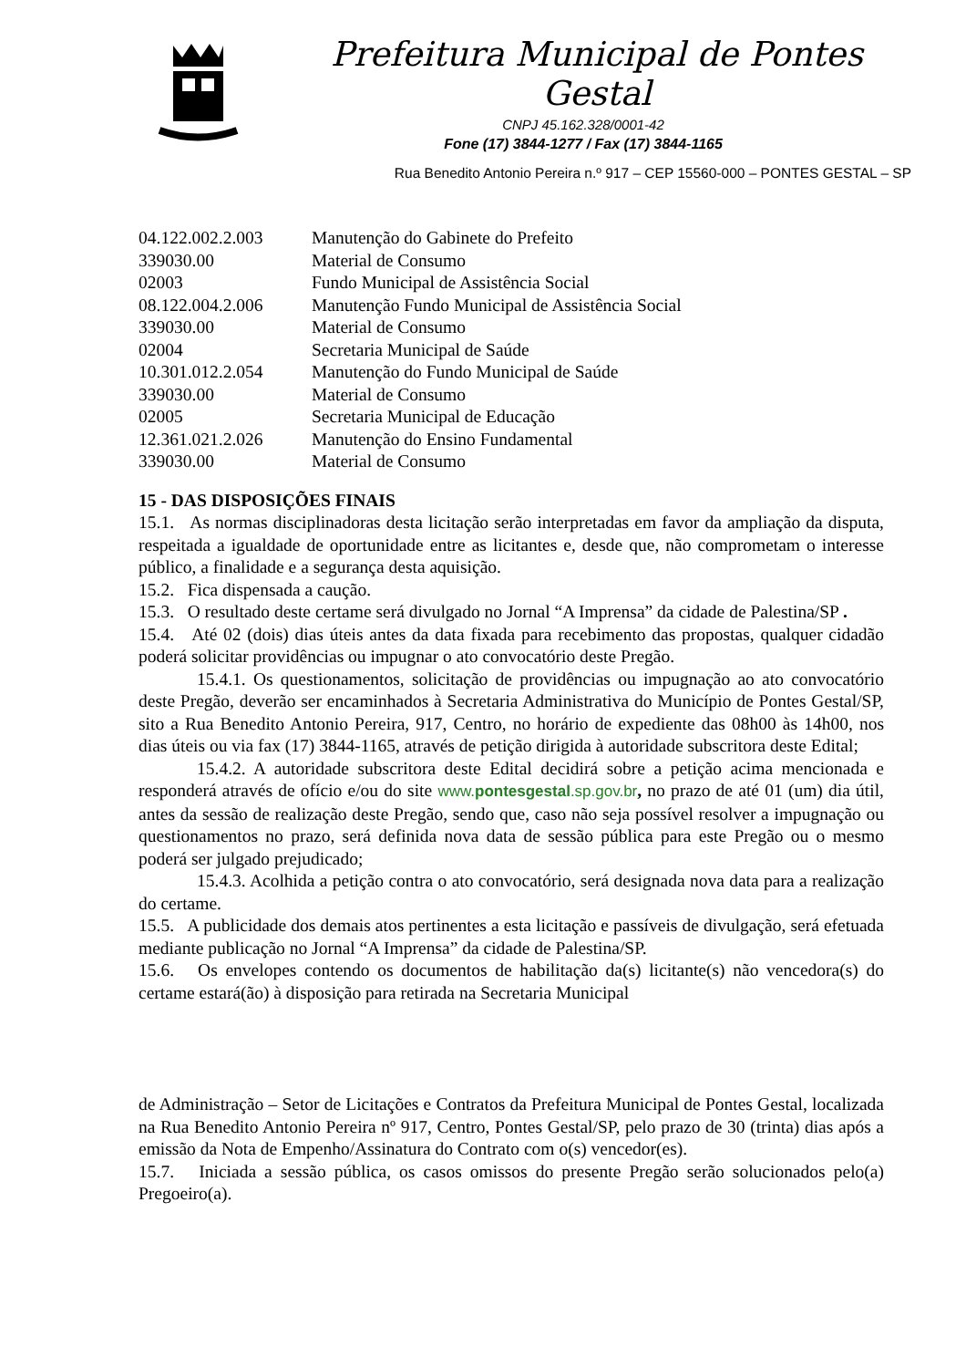Prefeitura Municipal de Pontes Gestal
CNPJ 45.162.328/0001-42
Fone (17) 3844-1277 / Fax (17) 3844-1165
Rua Benedito Antonio Pereira n.º 917 – CEP 15560-000 – PONTES GESTAL – SP
| 04.122.002.2.003 | Manutenção do Gabinete do Prefeito |
| 339030.00 | Material de Consumo |
| 02003 | Fundo Municipal de Assistência Social |
| 08.122.004.2.006 | Manutenção Fundo Municipal de Assistência Social |
| 339030.00 | Material de Consumo |
| 02004 | Secretaria Municipal de Saúde |
| 10.301.012.2.054 | Manutenção do Fundo Municipal de Saúde |
| 339030.00 | Material de Consumo |
| 02005 | Secretaria Municipal de Educação |
| 12.361.021.2.026 | Manutenção do Ensino Fundamental |
| 339030.00 | Material de Consumo |
15 - DAS DISPOSIÇÕES FINAIS
15.1. As normas disciplinadoras desta licitação serão interpretadas em favor da ampliação da disputa, respeitada a igualdade de oportunidade entre as licitantes e, desde que, não comprometam o interesse público, a finalidade e a segurança desta aquisição.
15.2. Fica dispensada a caução.
15.3. O resultado deste certame será divulgado no Jornal “A Imprensa” da cidade de Palestina/SP .
15.4. Até 02 (dois) dias úteis antes da data fixada para recebimento das propostas, qualquer cidadão poderá solicitar providências ou impugnar o ato convocatório deste Pregão.
15.4.1. Os questionamentos, solicitação de providências ou impugnação ao ato convocatório deste Pregão, deverão ser encaminhados à Secretaria Administrativa do Município de Pontes Gestal/SP, sito a Rua Benedito Antonio Pereira, 917, Centro, no horário de expediente das 08h00 às 14h00, nos dias úteis ou via fax (17) 3844-1165, através de petição dirigida à autoridade subscritora deste Edital;
15.4.2. A autoridade subscritora deste Edital decidirá sobre a petição acima mencionada e responderá através de ofício e/ou do site www.pontesgestal.sp.gov.br, no prazo de até 01 (um) dia útil, antes da sessão de realização deste Pregão, sendo que, caso não seja possível resolver a impugnação ou questionamentos no prazo, será definida nova data de sessão pública para este Pregão ou o mesmo poderá ser julgado prejudicado;
15.4.3. Acolhida a petição contra o ato convocatório, será designada nova data para a realização do certame.
15.5. A publicidade dos demais atos pertinentes a esta licitação e passíveis de divulgação, será efetuada mediante publicação no Jornal “A Imprensa” da cidade de Palestina/SP.
15.6. Os envelopes contendo os documentos de habilitação da(s) licitante(s) não vencedora(s) do certame estará(ão) à disposição para retirada na Secretaria Municipal
de Administração – Setor de Licitações e Contratos da Prefeitura Municipal de Pontes Gestal, localizada na Rua Benedito Antonio Pereira nº 917, Centro, Pontes Gestal/SP, pelo prazo de 30 (trinta) dias após a emissão da Nota de Empenho/Assinatura do Contrato com o(s) vencedor(es).
15.7. Iniciada a sessão pública, os casos omissos do presente Pregão serão solucionados pelo(a) Pregoeiro(a).